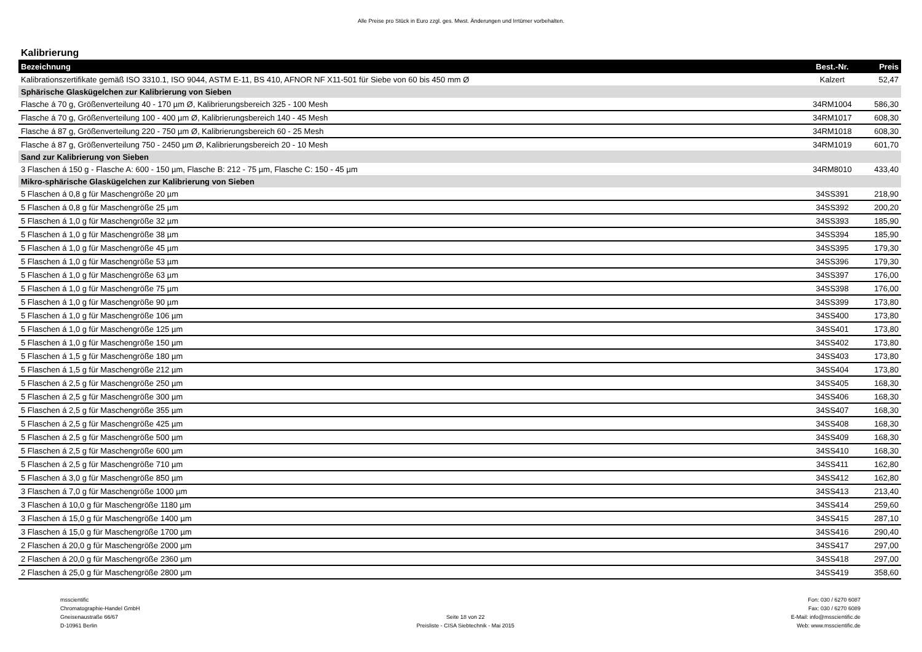Alle Preise pro Stück in Euro zzgl. ges. Mwst. Änderungen und Irrtümer vorbehalten.
Kalibrierung
| Bezeichnung | Best.-Nr. | Preis |
| --- | --- | --- |
| Kalibrationszertifikate gemäß ISO 3310.1, ISO 9044, ASTM E-11, BS 410, AFNOR NF X11-501 für Siebe von 60 bis 450 mm Ø | Kalzert | 52,47 |
| Sphärische Glaskügelchen zur Kalibrierung von Sieben | | |
| Flasche á 70 g, Größenverteilung 40 - 170 µm Ø, Kalibrierungsbereich 325 - 100 Mesh | 34RM1004 | 586,30 |
| Flasche á 70 g, Größenverteilung 100 - 400 µm Ø, Kalibrierungsbereich 140 - 45 Mesh | 34RM1017 | 608,30 |
| Flasche á 87 g, Größenverteilung 220 - 750 µm Ø, Kalibrierungsbereich 60 - 25 Mesh | 34RM1018 | 608,30 |
| Flasche á 87 g, Größenverteilung 750 - 2450 µm Ø, Kalibrierungsbereich 20 - 10 Mesh | 34RM1019 | 601,70 |
| Sand zur Kalibrierung von Sieben | | |
| 3 Flaschen á 150 g - Flasche A: 600 - 150 µm, Flasche B: 212 - 75 µm, Flasche C: 150 - 45 µm | 34RM8010 | 433,40 |
| Mikro-sphärische Glaskügelchen zur Kalibrierung von Sieben | | |
| 5 Flaschen á 0,8 g für Maschengröße 20 µm | 34SS391 | 218,90 |
| 5 Flaschen á 0,8 g für Maschengröße 25 µm | 34SS392 | 200,20 |
| 5 Flaschen á 1,0 g für Maschengröße 32 µm | 34SS393 | 185,90 |
| 5 Flaschen á 1,0 g für Maschengröße 38 µm | 34SS394 | 185,90 |
| 5 Flaschen á 1,0 g für Maschengröße 45 µm | 34SS395 | 179,30 |
| 5 Flaschen á 1,0 g für Maschengröße 53 µm | 34SS396 | 179,30 |
| 5 Flaschen á 1,0 g für Maschengröße 63 µm | 34SS397 | 176,00 |
| 5 Flaschen á 1,0 g für Maschengröße 75 µm | 34SS398 | 176,00 |
| 5 Flaschen á 1,0 g für Maschengröße 90 µm | 34SS399 | 173,80 |
| 5 Flaschen á 1,0 g für Maschengröße 106 µm | 34SS400 | 173,80 |
| 5 Flaschen á 1,0 g für Maschengröße 125 µm | 34SS401 | 173,80 |
| 5 Flaschen á 1,0 g für Maschengröße 150 µm | 34SS402 | 173,80 |
| 5 Flaschen á 1,5 g für Maschengröße 180 µm | 34SS403 | 173,80 |
| 5 Flaschen á 1,5 g für Maschengröße 212 µm | 34SS404 | 173,80 |
| 5 Flaschen á 2,5 g für Maschengröße 250 µm | 34SS405 | 168,30 |
| 5 Flaschen á 2,5 g für Maschengröße 300 µm | 34SS406 | 168,30 |
| 5 Flaschen á 2,5 g für Maschengröße 355 µm | 34SS407 | 168,30 |
| 5 Flaschen á 2,5 g für Maschengröße 425 µm | 34SS408 | 168,30 |
| 5 Flaschen á 2,5 g für Maschengröße 500 µm | 34SS409 | 168,30 |
| 5 Flaschen á 2,5 g für Maschengröße 600 µm | 34SS410 | 168,30 |
| 5 Flaschen á 2,5 g für Maschengröße 710 µm | 34SS411 | 162,80 |
| 5 Flaschen á 3,0 g für Maschengröße 850 µm | 34SS412 | 162,80 |
| 3 Flaschen á 7,0 g für Maschengröße 1000 µm | 34SS413 | 213,40 |
| 3 Flaschen á 10,0 g für Maschengröße 1180 µm | 34SS414 | 259,60 |
| 3 Flaschen á 15,0 g für Maschengröße 1400 µm | 34SS415 | 287,10 |
| 3 Flaschen á 15,0 g für Maschengröße 1700 µm | 34SS416 | 290,40 |
| 2 Flaschen á 20,0 g für Maschengröße 2000 µm | 34SS417 | 297,00 |
| 2 Flaschen á 20,0 g für Maschengröße 2360 µm | 34SS418 | 297,00 |
| 2 Flaschen á 25,0 g für Maschengröße 2800 µm | 34SS419 | 358,60 |
msscientific
Chromatographie-Handel GmbH
Gneisenaustraße 66/67
D-10961 Berlin
Seite 18 von 22
Preisliste - CISA Siebtechnik - Mai 2015
Fon: 030 / 6270 6087
Fax: 030 / 6270 6089
E-Mail: info@msscientific.de
Web: www.msscientific.de